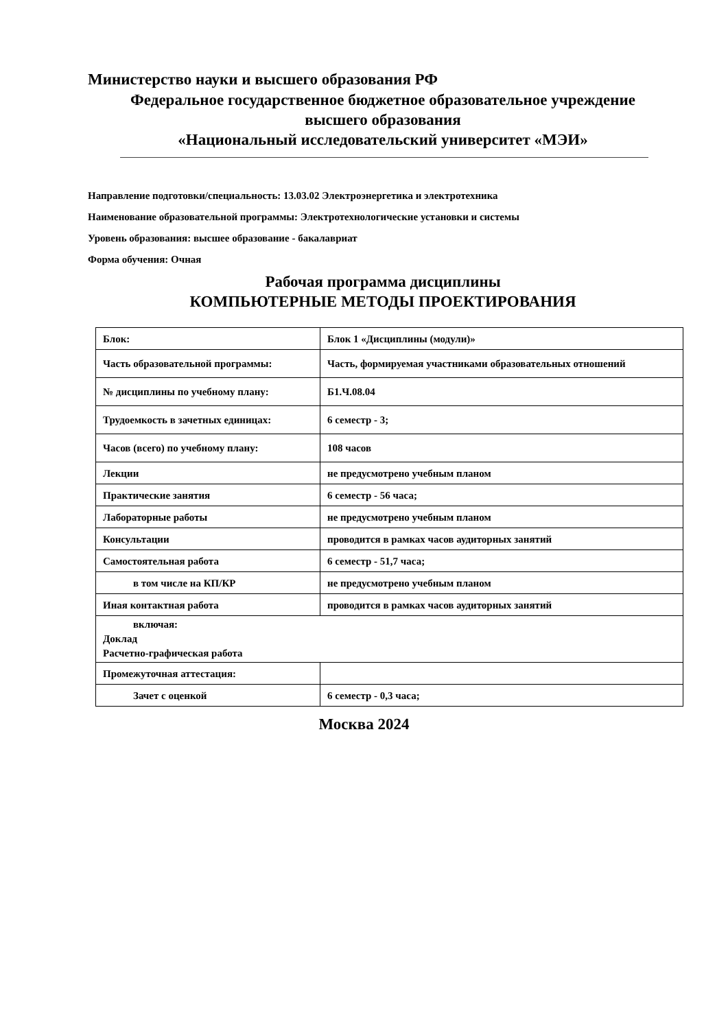Министерство науки и высшего образования РФ
Федеральное государственное бюджетное образовательное учреждение
высшего образования
«Национальный исследовательский университет «МЭИ»
Направление подготовки/специальность: 13.03.02 Электроэнергетика и электротехника
Наименование образовательной программы: Электротехнологические установки и системы
Уровень образования: высшее образование - бакалавриат
Форма обучения: Очная
Рабочая программа дисциплины
КОМПЬЮТЕРНЫЕ МЕТОДЫ ПРОЕКТИРОВАНИЯ
| Блок: | Блок 1 «Дисциплины (модули)» |
| Часть образовательной программы: | Часть, формируемая участниками образовательных отношений |
| № дисциплины по учебному плану: | Б1.Ч.08.04 |
| Трудоемкость в зачетных единицах: | 6 семестр - 3; |
| Часов (всего) по учебному плану: | 108 часов |
| Лекции | не предусмотрено учебным планом |
| Практические занятия | 6 семестр - 56 часа; |
| Лабораторные работы | не предусмотрено учебным планом |
| Консультации | проводится в рамках часов аудиторных занятий |
| Самостоятельная работа | 6 семестр - 51,7 часа; |
| в том числе на КП/КР | не предусмотрено учебным планом |
| Иная контактная работа | проводится в рамках часов аудиторных занятий |
| включая: Доклад Расчетно-графическая работа | |
| Промежуточная аттестация: | |
| Зачет с оценкой | 6 семестр - 0,3 часа; |
Москва 2024